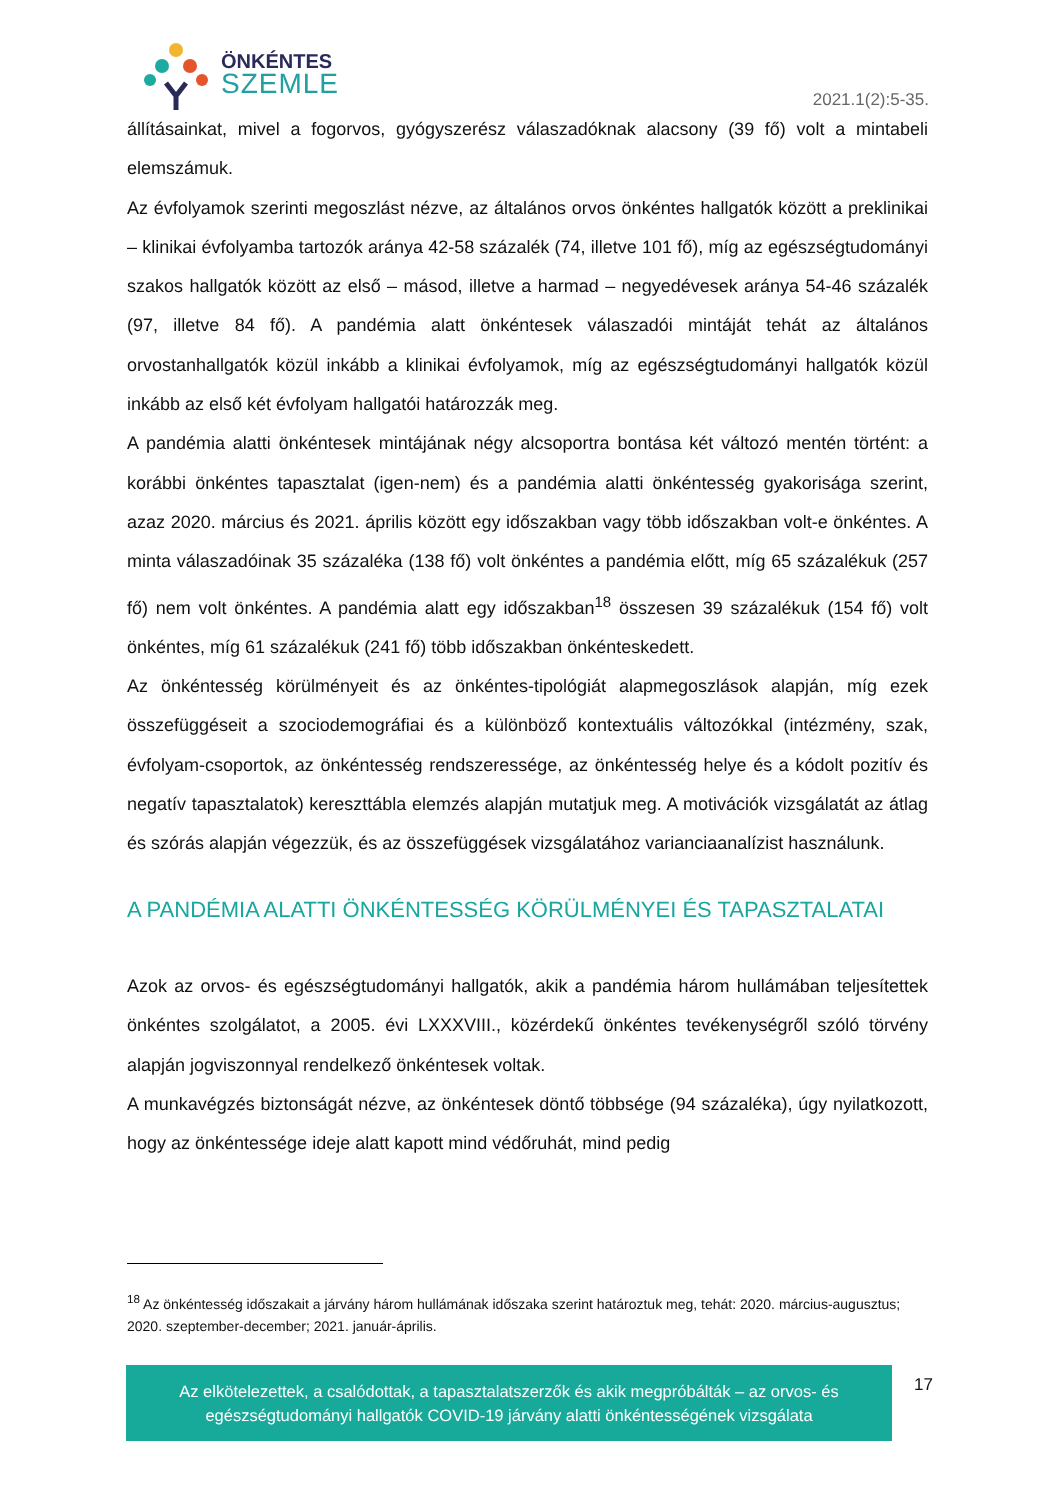ÖNKÉNTES
SZEMLE
2021.1(2):5-35.
állításainkat, mivel a fogorvos, gyógyszerész válaszadóknak alacsony (39 fő) volt a mintabeli elemszámuk.
Az évfolyamok szerinti megoszlást nézve, az általános orvos önkéntes hallgatók között a preklinikai – klinikai évfolyamba tartozók aránya 42-58 százalék (74, illetve 101 fő), míg az egészségtudományi szakos hallgatók között az első – másod, illetve a harmad – negyedévesek aránya 54-46 százalék (97, illetve 84 fő). A pandémia alatt önkéntesek válaszadói mintáját tehát az általános orvostanhallgatók közül inkább a klinikai évfolyamok, míg az egészségtudományi hallgatók közül inkább az első két évfolyam hallgatói határozzák meg.
A pandémia alatti önkéntesek mintájának négy alcsoportra bontása két változó mentén történt: a korábbi önkéntes tapasztalat (igen-nem) és a pandémia alatti önkéntesség gyakorisága szerint, azaz 2020. március és 2021. április között egy időszakban vagy több időszakban volt-e önkéntes. A minta válaszadóinak 35 százaléka (138 fő) volt önkéntes a pandémia előtt, míg 65 százalékuk (257 fő) nem volt önkéntes. A pandémia alatt egy időszakban<sup>18</sup> összesen 39 százalékuk (154 fő) volt önkéntes, míg 61 százalékuk (241 fő) több időszakban önkénteskedett.
Az önkéntesség körülményeit és az önkéntes-tipológiát alapmegoszlások alapján, míg ezek összefüggéseit a szociodemográfiai és a különböző kontextuális változókkal (intézmény, szak, évfolyam-csoportok, az önkéntesség rendszeressége, az önkéntesség helye és a kódolt pozitív és negatív tapasztalatok) kereszttábla elemzés alapján mutatjuk meg. A motivációk vizsgálatát az átlag és szórás alapján végezzük, és az összefüggések vizsgálatához varianciaanalízist használunk.
A PANDÉMIA ALATTI ÖNKÉNTESSÉG KÖRÜLMÉNYEI ÉS TAPASZTALATAI
Azok az orvos- és egészségtudományi hallgatók, akik a pandémia három hullámában teljesítettek önkéntes szolgálatot, a 2005. évi LXXXVIII., közérdekű önkéntes tevékenységről szóló törvény alapján jogviszonnyal rendelkező önkéntesek voltak.
A munkavégzés biztonságát nézve, az önkéntesek döntő többsége (94 százaléka), úgy nyilatkozott, hogy az önkéntessége ideje alatt kapott mind védőruhát, mind pedig
<sup>18</sup> Az önkéntesség időszakait a járvány három hullámának időszaka szerint határoztuk meg, tehát: 2020. március-augusztus; 2020. szeptember-december; 2021. január-április.
Az elkötelezettek, a csalódottak, a tapasztalatszerzők és akik megpróbálták – az orvos- és egészségtudományi hallgatók COVID-19 járvány alatti önkéntességének vizsgálata
17